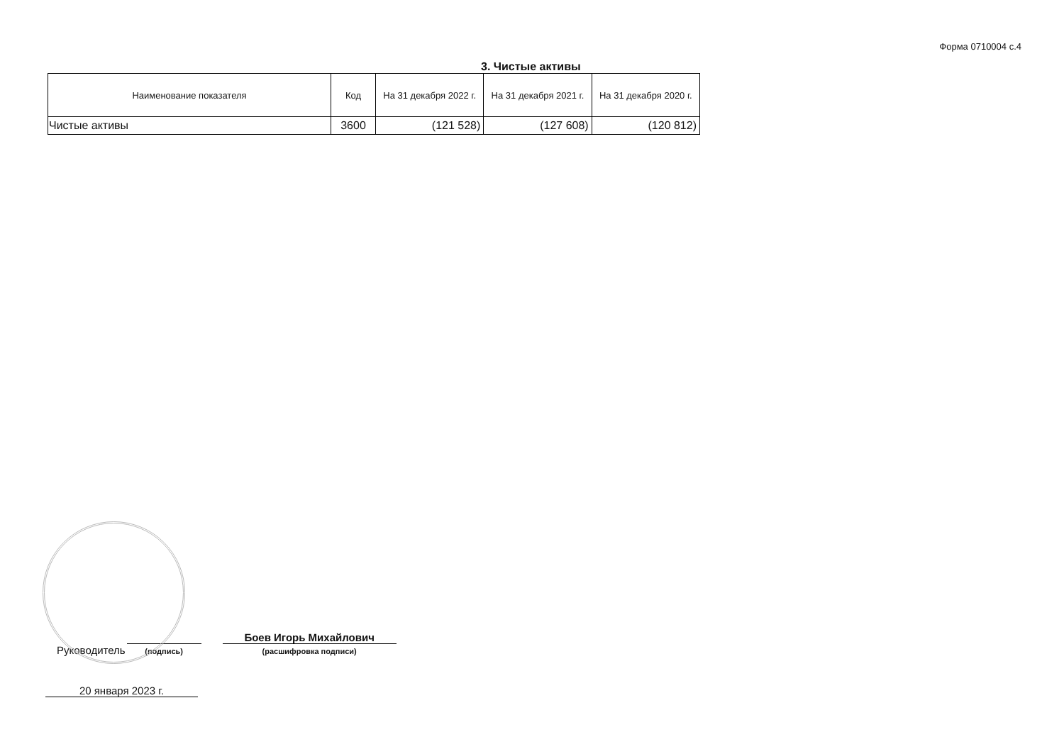Форма 0710004 с.4
3. Чистые активы
| Наименование показателя | Код | На 31 декабря 2022 г. | На 31 декабря 2021 г. | На 31 декабря 2020 г. |
| --- | --- | --- | --- | --- |
| Чистые активы | 3600 | (121 528) | (127 608) | (120 812) |
Руководитель
(подпись)
Боев Игорь Михайлович
(расшифровка подписи)
20 января 2023 г.